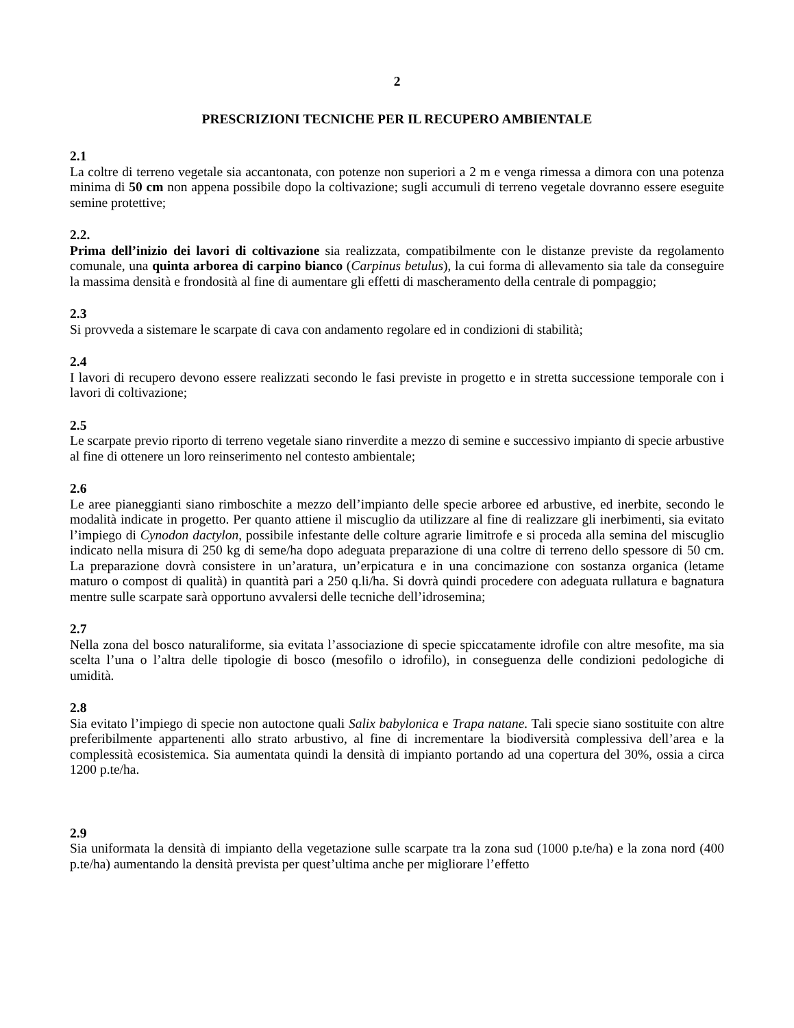2
PRESCRIZIONI TECNICHE PER IL RECUPERO AMBIENTALE
2.1
La coltre di terreno vegetale sia accantonata, con potenze non superiori a 2 m e venga rimessa a dimora con una potenza minima di 50 cm non appena possibile dopo la coltivazione; sugli accumuli di terreno vegetale dovranno essere eseguite semine protettive;
2.2.
Prima dell’inizio dei lavori di coltivazione sia realizzata, compatibilmente con le distanze previste da regolamento comunale, una quinta arborea di carpino bianco (Carpinus betulus), la cui forma di allevamento sia tale da conseguire la massima densità e frondosità al fine di aumentare gli effetti di mascheramento della centrale di pompaggio;
2.3
Si provveda a sistemare le scarpate di cava con andamento regolare ed in condizioni di stabilità;
2.4
I lavori di recupero devono essere realizzati secondo le fasi previste in progetto e in stretta successione temporale con i lavori di coltivazione;
2.5
Le scarpate previo riporto di terreno vegetale siano rinverdite a mezzo di semine e successivo impianto di specie arbustive al fine di ottenere un loro reinserimento nel contesto ambientale;
2.6
Le aree pianeggianti siano rimboschite a mezzo dell’impianto delle specie arboree ed arbustive, ed inerbite, secondo le modalità indicate in progetto. Per quanto attiene il miscuglio da utilizzare al fine di realizzare gli inerbimenti, sia evitato l’impiego di Cynodon dactylon, possibile infestante delle colture agrarie limitrofe e si proceda alla semina del miscuglio indicato nella misura di 250 kg di seme/ha dopo adeguata preparazione di una coltre di terreno dello spessore di 50 cm. La preparazione dovrà consistere in un’aratura, un’erpicatura e in una concimazione con sostanza organica (letame maturo o compost di qualità) in quantità pari a 250 q.li/ha. Si dovrà quindi procedere con adeguata rullatura e bagnatura mentre sulle scarpate sarà opportuno avvalersi delle tecniche dell’idrosemina;
2.7
Nella zona del bosco naturaliforme, sia evitata l’associazione di specie spiccatamente idrofile con altre mesofite, ma sia scelta l’una o l’altra delle tipologie di bosco (mesofilo o idrofilo), in conseguenza delle condizioni pedologiche di umidità.
2.8
Sia evitato l’impiego di specie non autoctone quali Salix babylonica e Trapa natane. Tali specie siano sostituite con altre preferibilmente appartenenti allo strato arbustivo, al fine di incrementare la biodiversità complessiva dell’area e la complessità ecosistemica. Sia aumentata quindi la densità di impianto portando ad una copertura del 30%, ossia a circa 1200 p.te/ha.
2.9
Sia uniformata la densità di impianto della vegetazione sulle scarpate tra la zona sud (1000 p.te/ha) e la zona nord (400 p.te/ha) aumentando la densità prevista per quest’ultima anche per migliorare l’effetto